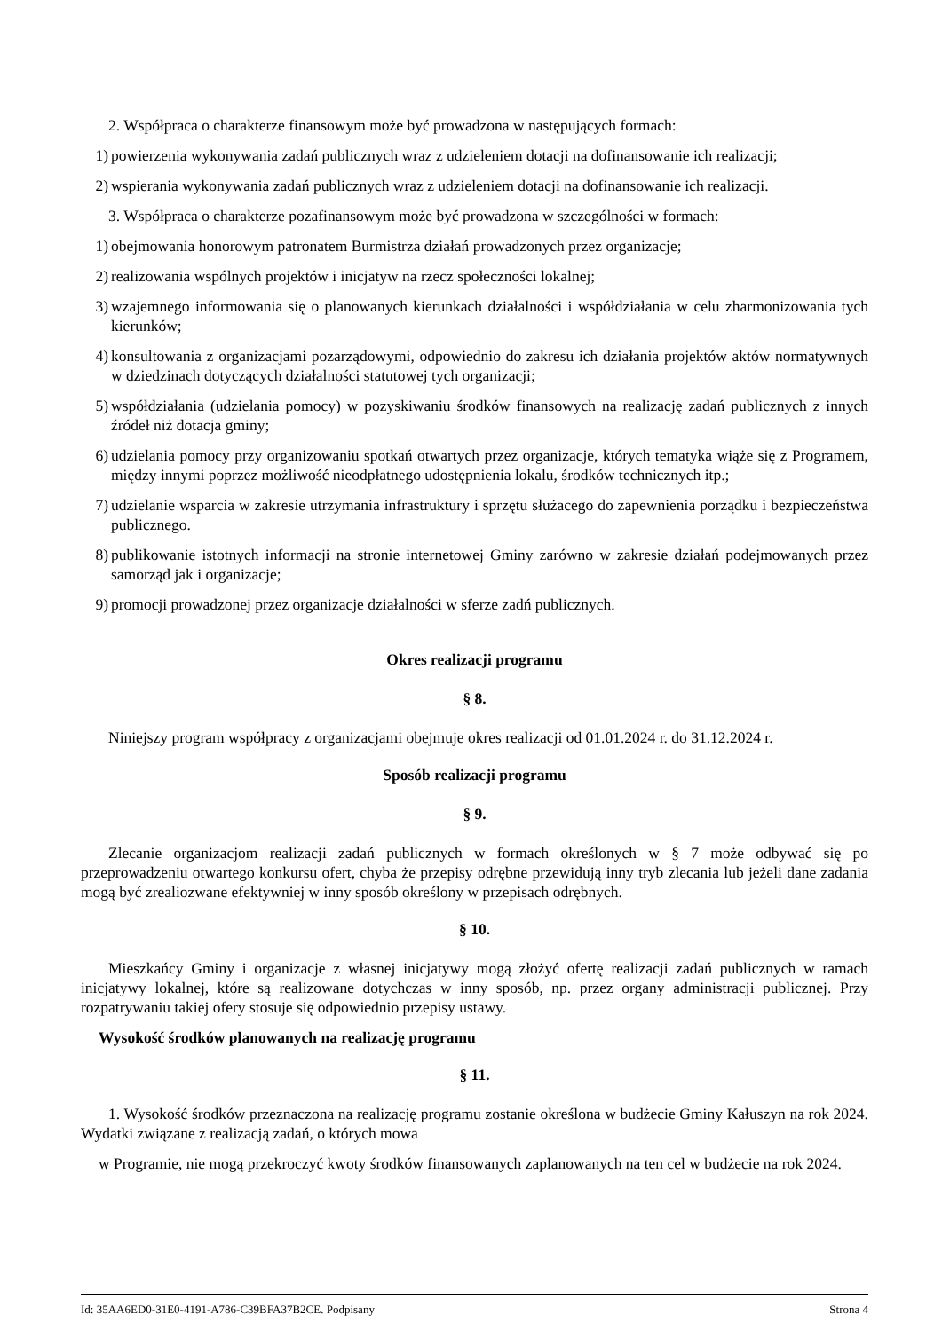2. Współpraca o charakterze finansowym może być prowadzona w następujących formach:
1) powierzenia wykonywania zadań publicznych wraz z udzieleniem dotacji na dofinansowanie ich realizacji;
2) wspierania wykonywania zadań publicznych wraz z udzieleniem dotacji na dofinansowanie ich realizacji.
3. Współpraca o charakterze pozafinansowym może być prowadzona w szczególności w formach:
1) obejmowania honorowym patronatem Burmistrza działań prowadzonych przez organizacje;
2) realizowania wspólnych projektów i inicjatyw na rzecz społeczności lokalnej;
3) wzajemnego informowania się o planowanych kierunkach działalności i współdziałania w celu zharmonizowania tych kierunków;
4) konsultowania z organizacjami pozarządowymi, odpowiednio do zakresu ich działania projektów aktów normatywnych w dziedzinach dotyczących działalności statutowej tych organizacji;
5) współdziałania (udzielania pomocy) w pozyskiwaniu środków finansowych na realizację zadań publicznych z innych źródeł niż dotacja gminy;
6) udzielania pomocy przy organizowaniu spotkań otwartych przez organizacje, których tematyka wiąże się z Programem, między innymi poprzez możliwość nieodpłatnego udostępnienia lokalu, środków technicznych itp.;
7) udzielanie wsparcia w zakresie utrzymania infrastruktury i sprzętu służacego do zapewnienia porządku i bezpieczeństwa publicznego.
8) publikowanie istotnych informacji na stronie internetowej Gminy zarówno w zakresie działań podejmowanych przez samorząd jak i organizacje;
9) promocji prowadzonej przez organizacje działalności w sferze zadń publicznych.
Okres realizacji programu
§ 8.
Niniejszy program współpracy z organizacjami obejmuje okres realizacji od 01.01.2024 r. do 31.12.2024 r.
Sposób realizacji programu
§ 9.
Zlecanie organizacjom realizacji zadań publicznych w formach określonych w § 7 może odbywać się po przeprowadzeniu otwartego konkursu ofert, chyba że przepisy odrębne przewidują inny tryb zlecania lub jeżeli dane zadania mogą być zrealiozwane efektywniej w inny sposób określony w przepisach odrębnych.
§ 10.
Mieszkańcy Gminy i organizacje z własnej inicjatywy mogą złożyć ofertę realizacji zadań publicznych w ramach inicjatywy lokalnej, które są realizowane dotychczas w inny sposób, np. przez organy administracji publicznej. Przy rozpatrywaniu takiej ofery stosuje się odpowiednio przepisy ustawy.
Wysokość środków planowanych na realizację programu
§ 11.
1. Wysokość środków przeznaczona na realizację programu zostanie określona w budżecie Gminy Kałuszyn na rok 2024. Wydatki związane z realizacją zadań, o których mowa
w Programie, nie mogą przekroczyć kwoty środków finansowanych zaplanowanych na ten cel w budżecie na rok 2024.
Id: 35AA6ED0-31E0-4191-A786-C39BFA37B2CE. Podpisany Strona 4